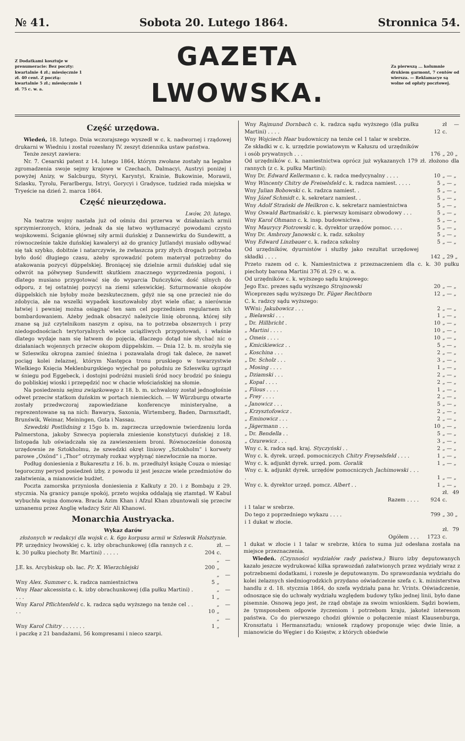№ 41. Sobota 20. Lutego 1864. Stronnica 54.
Z Dodatkami kosztuje w prenumeracie: Bez poczty: kwartalnie 4 zł.; miesięcznie 1 zł. 40 cent. Z pocztą: kwartalnie 5 zł.; miesięcznie 1 zł. 75 c. w. a.
GAZETA LWOWSKA.
Za pierwszą ... kolumnie drukiem garmont, 7 centów od wiersza. — Reklamacye są wolne od opłaty pocztowej.
Część urzędowa.
Wiedeń, 18. lutego. Dnia wczorajszego wyszedł w c. k. nadwornej i rządowej drukarni w Wiedniu i został rozesłany IV. zeszyt dziennika ustaw państwa.
Tenże zeszyt zawiera:
Nr. 7. Cesarski patent z 14. lutego 1864, którym zwołane zostały na legalne zgromadzenia swoje sejmy krajowe w Czechach, Dalmacyi, Austryi poniżej i powyżej Anizy, w Salcburgu, Styryi, Karyntyi, Krainie, Bukowinie, Morawii, Szlasku, Tyrolu, Ferarlbergu, Istryi, Gorycyi i Gradysce, tudzież rada miejska w Tryeście na dzień 2. marca 1864.
Część nieurzędowa.
Lwów, 20. lutego.
Na teatrze wojny nastała już od ośmiu dni przerwa w działaniach armii sprzymierzonych, która, jednak da się łatwo wytłumaczyć powodami czysto wojskowemi. Ściganie głównej siły armii duńskiej z Dannewirku do Sundewitt, a równocześnie także duńskiej kawaleryi aż do granicy Jutlandyi musiało odbywać się tak szybko, dobitnie i natarczywie, że zwłaszcza przy złych drogach potrzeba było dość długiego czasu, ażeby sprowadzić potem materyał potrzebny do atakowania pozycyi düppelskiej. Broniącej się dzielnie armii duńskiej udał się odwrót na półwysep Sundewitt skutkiem znacznego wyprzedzenia pogoni, i dlatego musiano przygotować się do wyparcia Duńczyków, dość silnych do odporu, z tej ostatniej pozycyi na ziemi szleswickiej. Szturmowanie okopów düppelskich nie byłoby może bezskutecznem, gdyż nie są one przecież nie do zdobycia, ale na wszelki wypadek kosztowałoby zbyt wiele ofiar, a nierównie łatwiej i pewniej można osiągnąć ten sam cel poprzedniem regularnem ich bombardowaniem. Ażeby jednak obsaczyć należycie linię obronną, której siły znane są już czytelnikom naszym z opisu, na to potrzeba obszernych i przy niedogodnościach terytoryalnych wielce uciążliwych przygotowań, i właśnie dlatego wydaje nam się łatwem do pojęcia, dlaczego dotąd nie słychać nic o działaniach wojennych przeciw okopom düppelskim. — Dnia 12. b. m. srożyła się w Szleswiku okropna zamieć śnieżna i pozawalała drogi tak dalece, że nawet pociąg kolei żelaznej, którym Następca tronu pruskiego w towarzystwie Wielkiego Księcia Meklenburgskiego wyjechał po południu ze Szleswiku ugrzązł w śniegu pod Eggebeck, i dostojni podróżni musieli śród nocy brodzić po śniegu do pobliskiej wioski i przepędzić noc w chacie włościańskiej na słomie.
Na posiedzeniu sejmu związkowego z 18. b. m. uchwalony został jednogłośnie odwet przeciw statkom duńskim w portach niemieckich. — W Würzburgu otwarte zostały przedwczoraj zapowiedziane konferencye ministeryalne, a reprezentowane są na nich: Bawarya, Saxonia, Wirtemberg, Baden, Darmsztadt, Brunświk, Weimar, Meiningen, Gota i Nassau.
Szwedzki Postlidning z 15go b. m. zaprzecza urzędownie twierdzeniu lorda Palmerstona, jakoby Szwecya popierała zniesienie konstytucyi duńskiej z 18. listopada lub oświadczała się za zawieszeniem broni. Równocześnie donoszą urzędownie ze Sztokholmu, że szwedzki okręt liniowy „Sztokholm“ i korwety parowe „Oxönd“ i „Thor“ otrzymały rozkaz wypłynąć niezwłocznie na morze.
Podług doniesienia z Bukaresztu z 16. b. m. przedłużył książę Couza o miesiąc tegoroczny peryod posiedzeń izby, z powodu iż jest jeszcze wiele przedmiotów do załatwienia, a mianowicie budżet.
Poczta zamorska przyniosła doniesienia z Kalkuty z 20. i z Bombaju z 29. stycznia. Na granicy panuje spokój, przeto wojska oddalają się ztamtąd. W Kabul wybuchła wojna domowa. Bracia Azim Khan i Afzul Khan zbuntowali się przeciw uznanemu przez Anglię władzcy Szir Ali Khanowi.
Monarchia Austryacka.
Wykaz darów
złożonych w redakcyi dla wojsk c. k. 6go korpusu armii w Szleswik Holsztynie.
| PP. urzędnicy lwowskiej c. k. izby obrachunkowej (dla rannych z c. k. 30 pułku piechoty Br. Martini) . . . . . | 204 | zł. — c. |
| J.E. ks. Arcybiskup ob. łac. Fr. X. Wierzchlejski | 200 | „ — „ |
| Wny Alex. Summer c. k. radzca namiestnictwa | 5 | „ — „ |
| Wny Haar akcessista c. k. izby obrachunkowej (dla pułku Martini) . . . . | 1 | „ — „ |
| Wny Karol Pflichtenfeld c. k. radzca sądu wyższego na tenże cel . . . . | 10 | „ — „ |
| Wny Karol Chitry . . . . . . . | 1 | „ — „ |
| i paczkę z 21 bandażami, 56 kompresami i nieco szarpi. | | |
| Wny Rajmund Dornbach c. k. radzca sądu wyższego (dla pułku Martini) . . . . | 12 | zł — c. |
| Wny Wojciech Haar budowniczy na tenże cel 1 talar w srebrze. | | |
| Ze składki w c. k. urzędzie powiatowym w Kałuszu od urzędników i osób prywatnych . . . | 176 | „ 20 „ |
| Od urzędników c. k. namiestnictwa oprócz już wykazanych 179 zł. złożono dla rannych (z c. k. pułku Martini): | | |
| Wny Dr. Edward Kellermann c. k. radca medycynalny . . . . | 10 | „ — „ |
| Wny Wincenty Chitry de Freiselsfeld c. k. radzca namiest. . . . . | 5 | „ — „ |
| Wny Julian Bobowski c. k. radzca namiest. . | 5 | „ — „ |
| Wny Józef Schmidt c. k. sekretarz namiest. . | 5 | „ — „ |
| Wny Adolf Strański de Heilkron c. k. sekretarz namiestnictwa | 5 | „ — „ |
| Wny Oswald Bartmański c. k. pierwszy komisarz obwodowy . . . | 5 | „ — „ |
| Wny Karol Ohmann c. k. insp. budownictwa . | 5 | „ — „ |
| Wny Maurycy Piotrowski c. k. dyrektor urzędów pomoc. . . . | 5 | „ — „ |
| Wny Dr. Ambrozy Janowski c. k. radz. szkolny | 5 | „ — „ |
| Wny Edward Linzbauer c. k. radzca szkolny | 5 | „ — „ |
| Od urzędników, dyurnistów i służby jako rezultat urzędowej składki . . . . | 142 | „ 29 „ |
| Przeto razem od c. k. Namiestnictwa z przeznaczeniem dla c. k. 30 pułku piechoty barona Martini 376 zł. 29 c. w. a. | | |
| Od urzędników c. k. wyższego sądu krajowego: | | |
| Jego Exc. prezes sądu wyższego Strojnowski | 20 | „ — „ |
| Wiceprezes sądu wyższego Dr. Füger Rechtborn | 12 | „ — „ |
| C. k. radzcy sądu wyższego: | | |
| WWni: Jakubowicz . . . | 2 | „ — „ |
| „ Bielawski . . . | 1 | „ — „ |
| „ Dr. Hillbricht . | 10 | „ — „ |
| „ Martini . . . . | 10 | „ — „ |
| „ Omeis . . . . | 10 | „ — „ |
| „ Kmicikiewicz . . | 5 | „ — „ |
| „ Koschina . . . | 2 | „ — „ |
| „ Dr. Scholz . . . | 3 | „ — „ |
| „ Mosing . . . . | 1 | „ — „ |
| „ Dziamski . . . | 2 | „ — „ |
| „ Kopal . . . . | 2 | „ — „ |
| „ Filous . . . . | 1 | „ — „ |
| „ Frey . . . . | 2 | „ — „ |
| „ Janowicz . . . | 5 | „ — „ |
| „ Krzysztofowicz . | 2 | „ — „ |
| „ Eminowicz . . . | 2 | „ — „ |
| „ Jägermann . . . | 10 | „ — „ |
| „ Dr. Bendella . . | 5 | „ — „ |
| „ Ozurewicz . . . | 3 | „ — „ |
| Wny c. k. radca sąd. kraj. Styczyński . . | 2 | „ — „ |
| Wny c. k. dyrek. urzęd. pomocniczych Chitry Freyselsfeld . . . . | 1 | „ — „ |
| Wny c. k. adjunkt dyrek. urzęd. pom. Goralik | 1 | „ — „ |
| Wny c. k. adjunkt dyrek. urzędów pomocniczych Jachimowski . . . . | 1 | „ — „ |
| Wny c. k. dyrektor urzęd. pomcz. Albert . . | 1 | „ — „ |
| Razem . . . . | 924 | zł. 49 c. |
| i 1 talar w srebrze. | | |
| Do tego z poprzedniego wykazu . . . . | 799 | „ 30 „ |
| i 1 dukat w złocie. | | |
| Ogółem . . . | 1723 | zł. 79 c. |
1 dukat w złocie i 1 talar w srebrze, która to suma już odesłana została na miejsce przeznaczenia.
Wiedeń. (Czynności wydziałów rady państwa.) Biuro izby deputowanych kazało jeszcze wydrukować kilka sprawozdań załatwionych przez wydziały wraz z potrzebnemi dodatkami, i rozesłe je deputowanym. Do sprawozdania wydziału do kolei żelaznych siedmiogrodzkich przydano oświadczenie szefa c. k. ministerstwa handlu z d. 18. stycznia 1864, do szefa wydziału pana hr. Vrints. Oświadczenie, odnoszące się do uchwały wydziału względem budowy tylko jednej linii, było dane pisemnie. Osnową jego jest, że rząd obstaje za swoim wnioskiem. Sądzi bowiem, że tymsposobem odpowie życzeniom i potrzebom kraju, jakoteż interesom państwa. Co do pierwszego chodzi głównie o połączenie miast Klausenburga, Kronsztatu i Hermansztadu; wniosek rządowy proponuje więc dwie linie, a mianowicie do Węgier i do Księstw, z których obiedwie